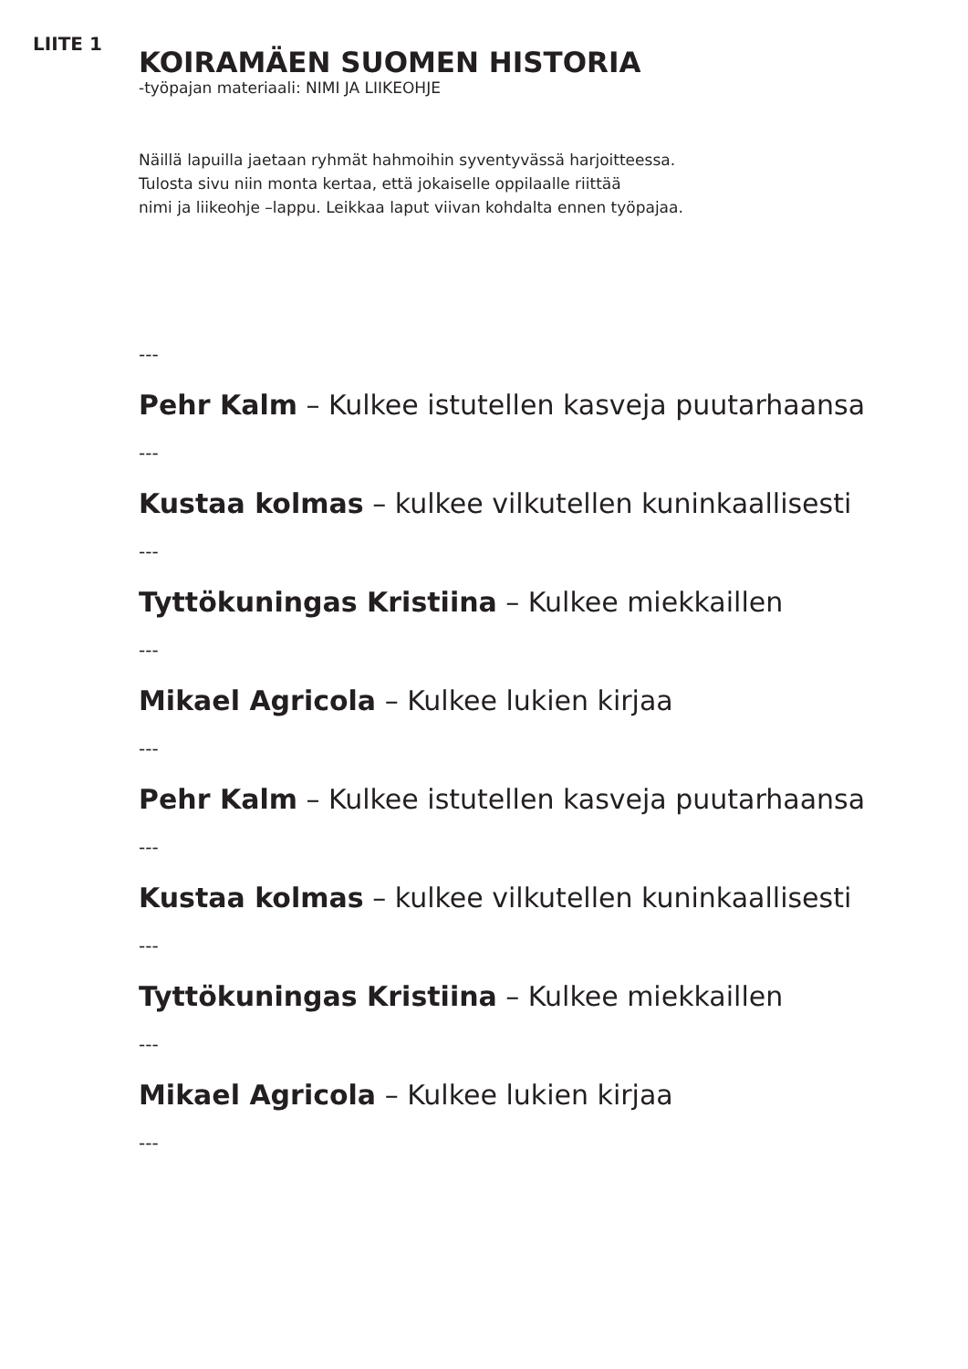LIITE 1
KOIRAMÄEN SUOMEN HISTORIA
-työpajan materiaali: NIMI JA LIIKEOHJE
Näillä lapuilla jaetaan ryhmät hahmoihin syventyvässä harjoitteessa.
Tulosta sivu niin monta kertaa, että jokaiselle oppilaalle riittää
nimi ja liikeohje –lappu. Leikkaa laput viivan kohdalta ennen työpajaa.
---
Pehr Kalm – Kulkee istutellen kasveja puutarhaansa
---
Kustaa kolmas – kulkee vilkutellen kuninkaallisesti
---
Tyttökuningas Kristiina – Kulkee miekkaillen
---
Mikael Agricola – Kulkee lukien kirjaa
---
Pehr Kalm – Kulkee istutellen kasveja puutarhaansa
---
Kustaa kolmas – kulkee vilkutellen kuninkaallisesti
---
Tyttökuningas Kristiina – Kulkee miekkaillen
---
Mikael Agricola – Kulkee lukien kirjaa
---